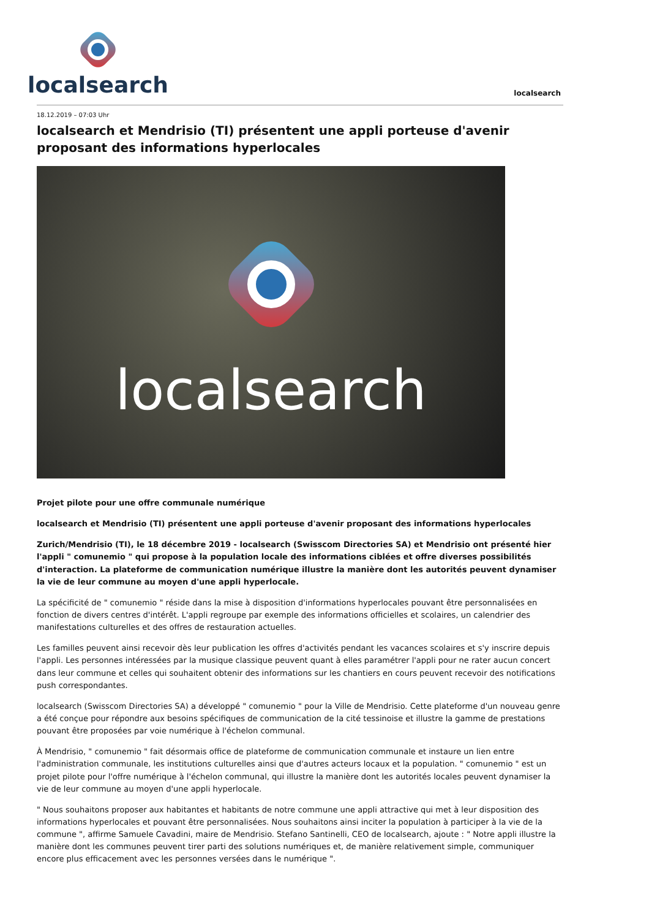localsearch
localsearch
18.12.2019 – 07:03 Uhr
localsearch et Mendrisio (TI) présentent une appli porteuse d'avenir proposant des informations hyperlocales
localsearch
Projet pilote pour une offre communale numérique
localsearch et Mendrisio (TI) présentent une appli porteuse d'avenir proposant des informations hyperlocales
Zurich/Mendrisio (TI), le 18 décembre 2019 - localsearch (Swisscom Directories SA) et Mendrisio ont présenté hier l'appli " comunemio " qui propose à la population locale des informations ciblées et offre diverses possibilités d'interaction. La plateforme de communication numérique illustre la manière dont les autorités peuvent dynamiser la vie de leur commune au moyen d'une appli hyperlocale.
La spécificité de " comunemio " réside dans la mise à disposition d'informations hyperlocales pouvant être personnalisées en fonction de divers centres d'intérêt. L'appli regroupe par exemple des informations officielles et scolaires, un calendrier des manifestations culturelles et des offres de restauration actuelles.
Les familles peuvent ainsi recevoir dès leur publication les offres d'activités pendant les vacances scolaires et s'y inscrire depuis l'appli. Les personnes intéressées par la musique classique peuvent quant à elles paramétrer l'appli pour ne rater aucun concert dans leur commune et celles qui souhaitent obtenir des informations sur les chantiers en cours peuvent recevoir des notifications push correspondantes.
localsearch (Swisscom Directories SA) a développé " comunemio " pour la Ville de Mendrisio. Cette plateforme d'un nouveau genre a été conçue pour répondre aux besoins spécifiques de communication de la cité tessinoise et illustre la gamme de prestations pouvant être proposées par voie numérique à l'échelon communal.
À Mendrisio, " comunemio " fait désormais office de plateforme de communication communale et instaure un lien entre l'administration communale, les institutions culturelles ainsi que d'autres acteurs locaux et la population. " comunemio " est un projet pilote pour l'offre numérique à l'échelon communal, qui illustre la manière dont les autorités locales peuvent dynamiser la vie de leur commune au moyen d'une appli hyperlocale.
" Nous souhaitons proposer aux habitantes et habitants de notre commune une appli attractive qui met à leur disposition des informations hyperlocales et pouvant être personnalisées. Nous souhaitons ainsi inciter la population à participer à la vie de la commune ", affirme Samuele Cavadini, maire de Mendrisio. Stefano Santinelli, CEO de localsearch, ajoute : " Notre appli illustre la manière dont les communes peuvent tirer parti des solutions numériques et, de manière relativement simple, communiquer encore plus efficacement avec les personnes versées dans le numérique ".